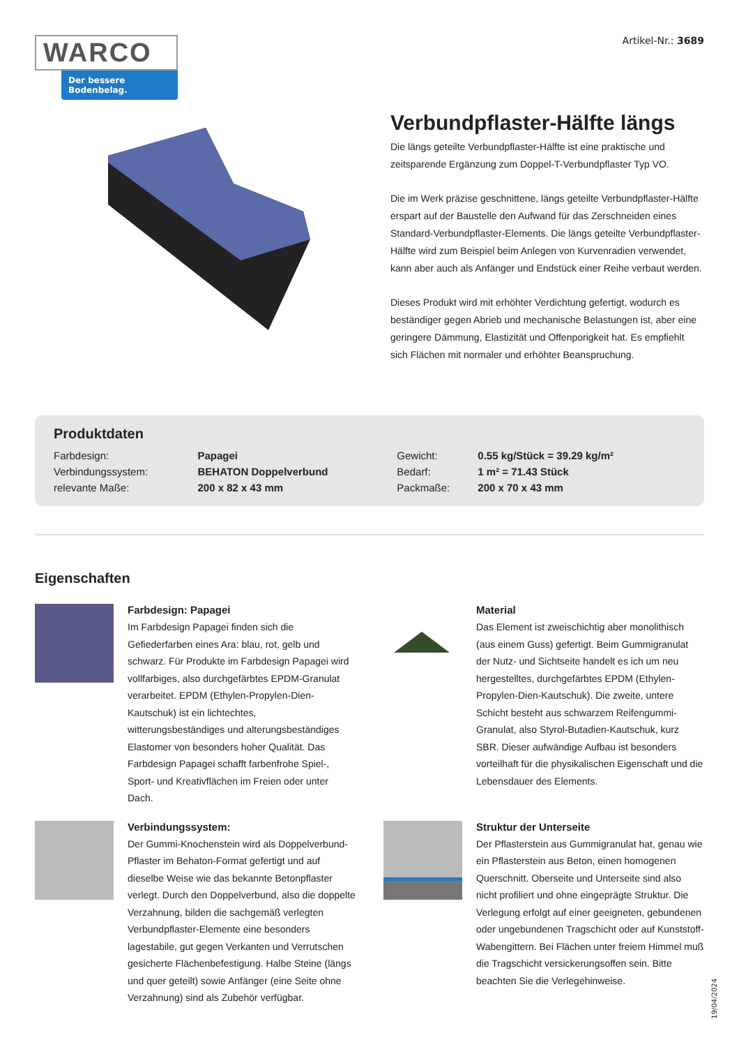WARCO
Der bessere Bodenbelag.
Artikel-Nr.: 3689
Verbundpflaster-Hälfte längs
Die längs geteilte Verbundpflaster-Hälfte ist eine praktische und zeitsparende Ergänzung zum Doppel-T-Verbundpflaster Typ VO.
Die im Werk präzise geschnittene, längs geteilte Verbundpflaster-Hälfte erspart auf der Baustelle den Aufwand für das Zerschneiden eines Standard-Verbundpflaster-Elements. Die längs geteilte Verbundpflaster-Hälfte wird zum Beispiel beim Anlegen von Kurvenradien verwendet, kann aber auch als Anfänger und Endstück einer Reihe verbaut werden.
Dieses Produkt wird mit erhöhter Verdichtung gefertigt, wodurch es beständiger gegen Abrieb und mechanische Belastungen ist, aber eine geringere Dämmung, Elastizität und Offenporigkeit hat. Es empfiehlt sich Flächen mit normaler und erhöhter Beanspruchung.
Produktdaten
| Farbdesign: | Papagei | Gewicht: | 0.55 kg/Stück = 39.29 kg/m² |
| Verbindungssystem: | BEHATON Doppelverbund | Bedarf: | 1 m² = 71.43 Stück |
| relevante Maße: | 200 x 82 x 43 mm | Packmaße: | 200 x 70 x 43 mm |
Eigenschaften
Farbdesign: Papagei
Im Farbdesign Papagei finden sich die Gefiederfarben eines Ara: blau, rot, gelb und schwarz. Für Produkte im Farbdesign Papagei wird vollfarbiges, also durchgefärbtes EPDM-Granulat verarbeitet. EPDM (Ethylen-Propylen-Dien-Kautschuk) ist ein lichtechtes, witterungsbeständiges und alterungsbeständiges Elastomer von besonders hoher Qualität. Das Farbdesign Papagei schafft farbenfrohe Spiel-, Sport- und Kreativflächen im Freien oder unter Dach.
Material
Das Element ist zweischichtig aber monolithisch (aus einem Guss) gefertigt. Beim Gummigranulat der Nutz- und Sichtseite handelt es ich um neu hergestelltes, durchgefärbtes EPDM (Ethylen-Propylen-Dien-Kautschuk). Die zweite, untere Schicht besteht aus schwarzem Reifengummi-Granulat, also Styrol-Butadien-Kautschuk, kurz SBR. Dieser aufwändige Aufbau ist besonders vorteilhaft für die physikalischen Eigenschaft und die Lebensdauer des Elements.
Verbindungssystem:
Der Gummi-Knochenstein wird als Doppelverbund-Pflaster im Behaton-Format gefertigt und auf dieselbe Weise wie das bekannte Betonpflaster verlegt. Durch den Doppelverbund, also die doppelte Verzahnung, bilden die sachgemäß verlegten Verbundpflaster-Elemente eine besonders lagestabile, gut gegen Verkanten und Verrutschen gesicherte Flächenbefestigung. Halbe Steine (längs und quer geteilt) sowie Anfänger (eine Seite ohne Verzahnung) sind als Zubehör verfügbar.
Struktur der Unterseite
Der Pflasterstein aus Gummigranulat hat, genau wie ein Pflasterstein aus Beton, einen homogenen Querschnitt. Oberseite und Unterseite sind also nicht profiliert und ohne eingeprägte Struktur. Die Verlegung erfolgt auf einer geeigneten, gebundenen oder ungebundenen Tragschicht oder auf Kunststoff-Wabengittern. Bei Flächen unter freiem Himmel muß die Tragschicht versickerungsoffen sein. Bitte beachten Sie die Verlegehinweise.
19/04/2024